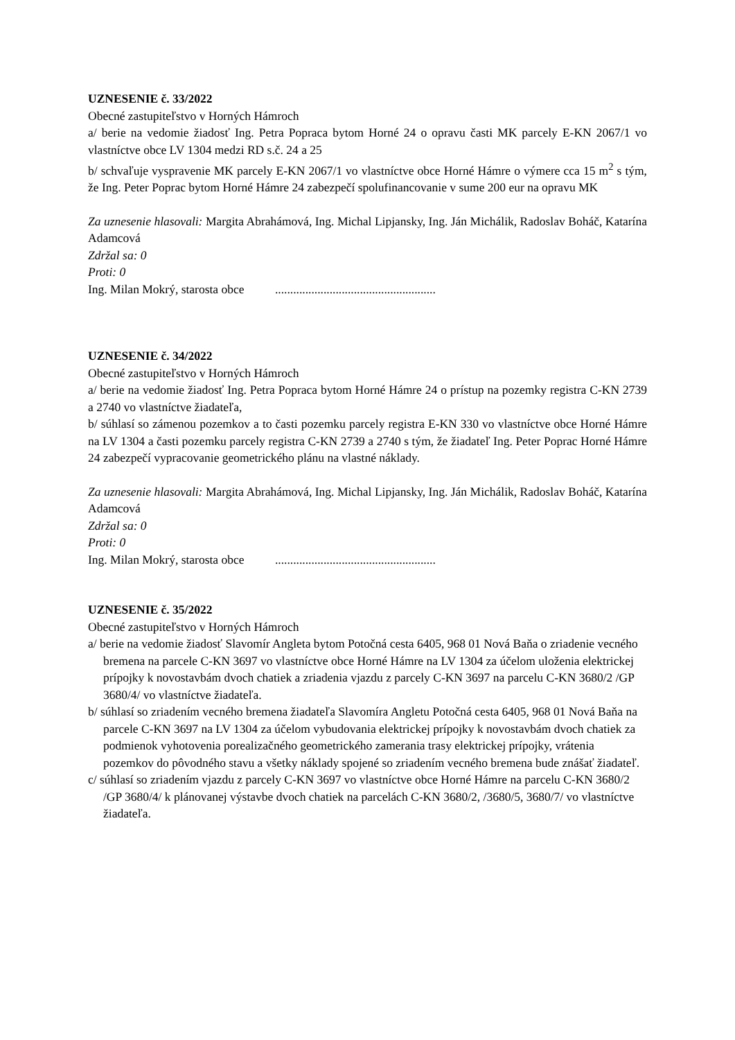UZNESENIE č. 33/2022
Obecné zastupiteľstvo v Horných Hámroch
a/ berie na vedomie žiadosť Ing. Petra Popraca bytom Horné 24 o opravu časti MK parcely E-KN 2067/1 vo vlastníctve obce LV 1304 medzi RD s.č. 24 a 25
b/ schvaľuje vyspravenie MK parcely E-KN 2067/1 vo vlastníctve obce Horné Hámre o výmere cca 15 m<sup>2</sup> s tým, že Ing. Peter Poprac bytom Horné Hámre 24 zabezpečí spolufinancovanie v sume 200 eur na opravu MK
Za uznesenie hlasovali: Margita Abrahámová, Ing. Michal Lipjansky, Ing. Ján Michálik, Radoslav Boháč, Katarína Adamcová
Zdržal sa: 0
Proti: 0
Ing. Milan Mokrý, starosta obce .....................................................
UZNESENIE č. 34/2022
Obecné zastupiteľstvo v Horných Hámroch
a/ berie na vedomie žiadosť Ing. Petra Popraca bytom Horné Hámre 24 o prístup na pozemky registra C-KN 2739 a 2740 vo vlastníctve žiadateľa,
b/ súhlasí so zámenou pozemkov a to časti pozemku parcely registra E-KN 330 vo vlastníctve obce Horné Hámre na LV 1304 a časti pozemku parcely registra C-KN 2739 a 2740 s tým, že žiadateľ Ing. Peter Poprac Horné Hámre 24 zabezpečí vypracovanie geometrického plánu na vlastné náklady.
Za uznesenie hlasovali: Margita Abrahámová, Ing. Michal Lipjansky, Ing. Ján Michálik, Radoslav Boháč, Katarína Adamcová
Zdržal sa: 0
Proti: 0
Ing. Milan Mokrý, starosta obce .....................................................
UZNESENIE č. 35/2022
Obecné zastupiteľstvo v Horných Hámroch
a/ berie na vedomie žiadosť Slavomír Angleta bytom Potočná cesta 6405, 968 01 Nová Baňa o zriadenie vecného bremena na parcele C-KN 3697 vo vlastníctve obce Horné Hámre na LV 1304 za účelom uloženia elektrickej prípojky k novostavbám dvoch chatiek a zriadenia vjazdu z parcely C-KN 3697 na parcelu C-KN 3680/2 /GP 3680/4/ vo vlastníctve žiadateľa.
b/ súhlasí so zriadením vecného bremena žiadateľa Slavomíra Angletu Potočná cesta 6405, 968 01 Nová Baňa na parcele C-KN 3697 na LV 1304 za účelom vybudovania elektrickej prípojky k novostavbám dvoch chatiek za podmienok vyhotovenia porealizačného geometrického zamerania trasy elektrickej prípojky, vrátenia pozemkov do pôvodného stavu a všetky náklady spojené so zriadením vecného bremena bude znášať žiadateľ.
c/ súhlasí so zriadením vjazdu z parcely C-KN 3697 vo vlastníctve obce Horné Hámre na parcelu C-KN 3680/2 /GP 3680/4/ k plánovanej výstavbe dvoch chatiek na parcelách C-KN 3680/2, /3680/5, 3680/7/ vo vlastníctve žiadateľa.